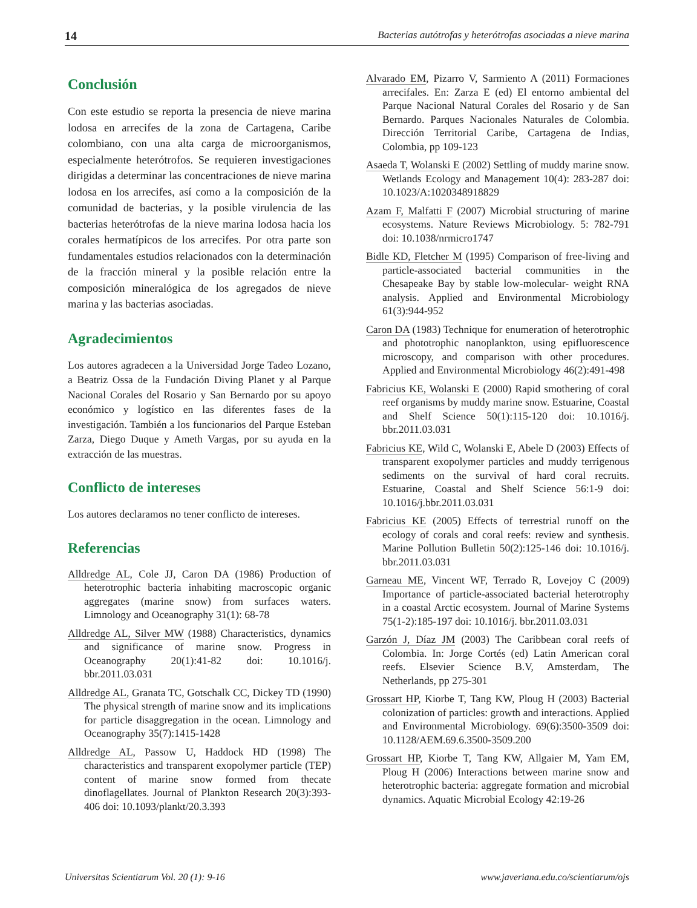14 Bacterias autótrofas y heterótrofas asociadas a nieve marina
Conclusión
Con este estudio se reporta la presencia de nieve marina lodosa en arrecifes de la zona de Cartagena, Caribe colombiano, con una alta carga de microorganismos, especialmente heterótrofos. Se requieren investigaciones dirigidas a determinar las concentraciones de nieve marina lodosa en los arrecifes, así como a la composición de la comunidad de bacterias, y la posible virulencia de las bacterias heterótrofas de la nieve marina lodosa hacia los corales hermatípicos de los arrecifes. Por otra parte son fundamentales estudios relacionados con la determinación de la fracción mineral y la posible relación entre la composición mineralógica de los agregados de nieve marina y las bacterias asociadas.
Agradecimientos
Los autores agradecen a la Universidad Jorge Tadeo Lozano, a Beatriz Ossa de la Fundación Diving Planet y al Parque Nacional Corales del Rosario y San Bernardo por su apoyo económico y logístico en las diferentes fases de la investigación. También a los funcionarios del Parque Esteban Zarza, Diego Duque y Ameth Vargas, por su ayuda en la extracción de las muestras.
Conflicto de intereses
Los autores declaramos no tener conflicto de intereses.
Referencias
Alldredge AL, Cole JJ, Caron DA (1986) Production of heterotrophic bacteria inhabiting macroscopic organic aggregates (marine snow) from surfaces waters. Limnology and Oceanography 31(1): 68-78
Alldredge AL, Silver MW (1988) Characteristics, dynamics and significance of marine snow. Progress in Oceanography 20(1):41-82 doi: 10.1016/j. bbr.2011.03.031
Alldredge AL, Granata TC, Gotschalk CC, Dickey TD (1990) The physical strength of marine snow and its implications for particle disaggregation in the ocean. Limnology and Oceanography 35(7):1415-1428
Alldredge AL, Passow U, Haddock HD (1998) The characteristics and transparent exopolymer particle (TEP) content of marine snow formed from thecate dinoflagellates. Journal of Plankton Research 20(3):393-406 doi: 10.1093/plankt/20.3.393
Alvarado EM, Pizarro V, Sarmiento A (2011) Formaciones arrecifales. En: Zarza E (ed) El entorno ambiental del Parque Nacional Natural Corales del Rosario y de San Bernardo. Parques Nacionales Naturales de Colombia. Dirección Territorial Caribe, Cartagena de Indias, Colombia, pp 109-123
Asaeda T, Wolanski E (2002) Settling of muddy marine snow. Wetlands Ecology and Management 10(4): 283-287 doi: 10.1023/A:1020348918829
Azam F, Malfatti F (2007) Microbial structuring of marine ecosystems. Nature Reviews Microbiology. 5: 782-791 doi: 10.1038/nrmicro1747
Bidle KD, Fletcher M (1995) Comparison of free-living and particle-associated bacterial communities in the Chesapeake Bay by stable low-molecular- weight RNA analysis. Applied and Environmental Microbiology 61(3):944-952
Caron DA (1983) Technique for enumeration of heterotrophic and phototrophic nanoplankton, using epifluorescence microscopy, and comparison with other procedures. Applied and Environmental Microbiology 46(2):491-498
Fabricius KE, Wolanski E (2000) Rapid smothering of coral reef organisms by muddy marine snow. Estuarine, Coastal and Shelf Science 50(1):115-120 doi: 10.1016/j. bbr.2011.03.031
Fabricius KE, Wild C, Wolanski E, Abele D (2003) Effects of transparent exopolymer particles and muddy terrigenous sediments on the survival of hard coral recruits. Estuarine, Coastal and Shelf Science 56:1-9 doi: 10.1016/j.bbr.2011.03.031
Fabricius KE (2005) Effects of terrestrial runoff on the ecology of corals and coral reefs: review and synthesis. Marine Pollution Bulletin 50(2):125-146 doi: 10.1016/j. bbr.2011.03.031
Garneau ME, Vincent WF, Terrado R, Lovejoy C (2009) Importance of particle-associated bacterial heterotrophy in a coastal Arctic ecosystem. Journal of Marine Systems 75(1-2):185-197 doi: 10.1016/j. bbr.2011.03.031
Garzón J, Díaz JM (2003) The Caribbean coral reefs of Colombia. In: Jorge Cortés (ed) Latin American coral reefs. Elsevier Science B.V, Amsterdam, The Netherlands, pp 275-301
Grossart HP, Kiorbe T, Tang KW, Ploug H (2003) Bacterial colonization of particles: growth and interactions. Applied and Environmental Microbiology. 69(6):3500-3509 doi: 10.1128/AEM.69.6.3500-3509.200
Grossart HP, Kiorbe T, Tang KW, Allgaier M, Yam EM, Ploug H (2006) Interactions between marine snow and heterotrophic bacteria: aggregate formation and microbial dynamics. Aquatic Microbial Ecology 42:19-26
Universitas Scientiarum Vol. 20 (1): 9-16 www.javeriana.edu.co/scientiarum/ojs